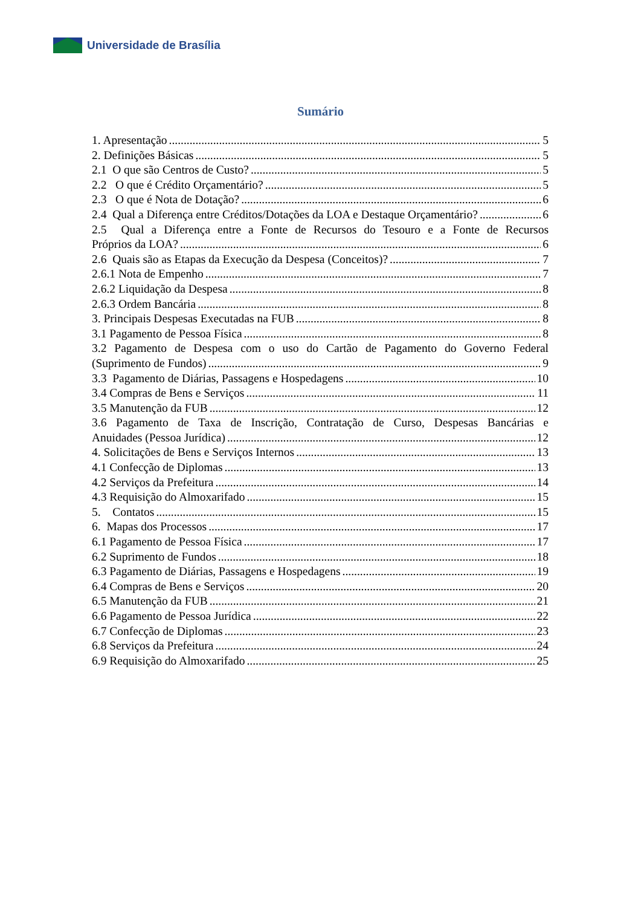Universidade de Brasília
Sumário
1. Apresentação 5
2. Definições Básicas 5
2.1 O que são Centros de Custo? 5
2.2 O que é Crédito Orçamentário? 5
2.3 O que é Nota de Dotação? 6
2.4 Qual a Diferença entre Créditos/Dotações da LOA e Destaque Orçamentário? 6
2.5 Qual a Diferença entre a Fonte de Recursos do Tesouro e a Fonte de Recursos
Próprios da LOA? 6
2.6 Quais são as Etapas da Execução da Despesa (Conceitos)? 7
2.6.1 Nota de Empenho 7
2.6.2 Liquidação da Despesa 8
2.6.3 Ordem Bancária 8
3. Principais Despesas Executadas na FUB 8
3.1 Pagamento de Pessoa Física 8
3.2 Pagamento de Despesa com o uso do Cartão de Pagamento do Governo Federal
(Suprimento de Fundos) 9
3.3 Pagamento de Diárias, Passagens e Hospedagens 10
3.4 Compras de Bens e Serviços 11
3.5 Manutenção da FUB 12
3.6 Pagamento de Taxa de Inscrição, Contratação de Curso, Despesas Bancárias e
Anuidades (Pessoa Jurídica) 12
4. Solicitações de Bens e Serviços Internos 13
4.1 Confecção de Diplomas 13
4.2 Serviços da Prefeitura 14
4.3 Requisição do Almoxarifado 15
5. Contatos 15
6. Mapas dos Processos 17
6.1 Pagamento de Pessoa Física 17
6.2 Suprimento de Fundos 18
6.3 Pagamento de Diárias, Passagens e Hospedagens 19
6.4 Compras de Bens e Serviços 20
6.5 Manutenção da FUB 21
6.6 Pagamento de Pessoa Jurídica 22
6.7 Confecção de Diplomas 23
6.8 Serviços da Prefeitura 24
6.9 Requisição do Almoxarifado 25